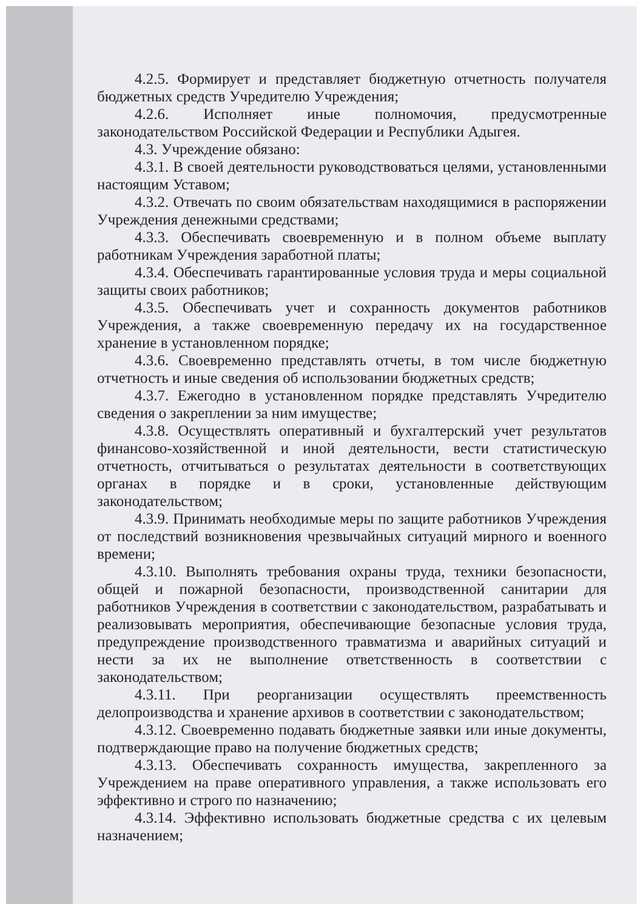4.2.5. Формирует и представляет бюджетную отчетность получателя бюджетных средств Учредителю Учреждения;
4.2.6. Исполняет иные полномочия, предусмотренные законодательством Российской Федерации и Республики Адыгея.
4.3. Учреждение обязано:
4.3.1. В своей деятельности руководствоваться целями, установленными настоящим Уставом;
4.3.2. Отвечать по своим обязательствам находящимися в распоряжении Учреждения денежными средствами;
4.3.3. Обеспечивать своевременную и в полном объеме выплату работникам Учреждения заработной платы;
4.3.4. Обеспечивать гарантированные условия труда и меры социальной защиты своих работников;
4.3.5. Обеспечивать учет и сохранность документов работников Учреждения, а также своевременную передачу их на государственное хранение в установленном порядке;
4.3.6. Своевременно представлять отчеты, в том числе бюджетную отчетность и иные сведения об использовании бюджетных средств;
4.3.7. Ежегодно в установленном порядке представлять Учредителю сведения о закреплении за ним имуществе;
4.3.8. Осуществлять оперативный и бухгалтерский учет результатов финансово-хозяйственной и иной деятельности, вести статистическую отчетность, отчитываться о результатах деятельности в соответствующих органах в порядке и в сроки, установленные действующим законодательством;
4.3.9. Принимать необходимые меры по защите работников Учреждения от последствий возникновения чрезвычайных ситуаций мирного и военного времени;
4.3.10. Выполнять требования охраны труда, техники безопасности, общей и пожарной безопасности, производственной санитарии для работников Учреждения в соответствии с законодательством, разрабатывать и реализовывать мероприятия, обеспечивающие безопасные условия труда, предупреждение производственного травматизма и аварийных ситуаций и нести за их не выполнение ответственность в соответствии с законодательством;
4.3.11. При реорганизации осуществлять преемственность делопроизводства и хранение архивов в соответствии с законодательством;
4.3.12. Своевременно подавать бюджетные заявки или иные документы, подтверждающие право на получение бюджетных средств;
4.3.13. Обеспечивать сохранность имущества, закрепленного за Учреждением на праве оперативного управления, а также использовать его эффективно и строго по назначению;
4.3.14. Эффективно использовать бюджетные средства с их целевым назначением;